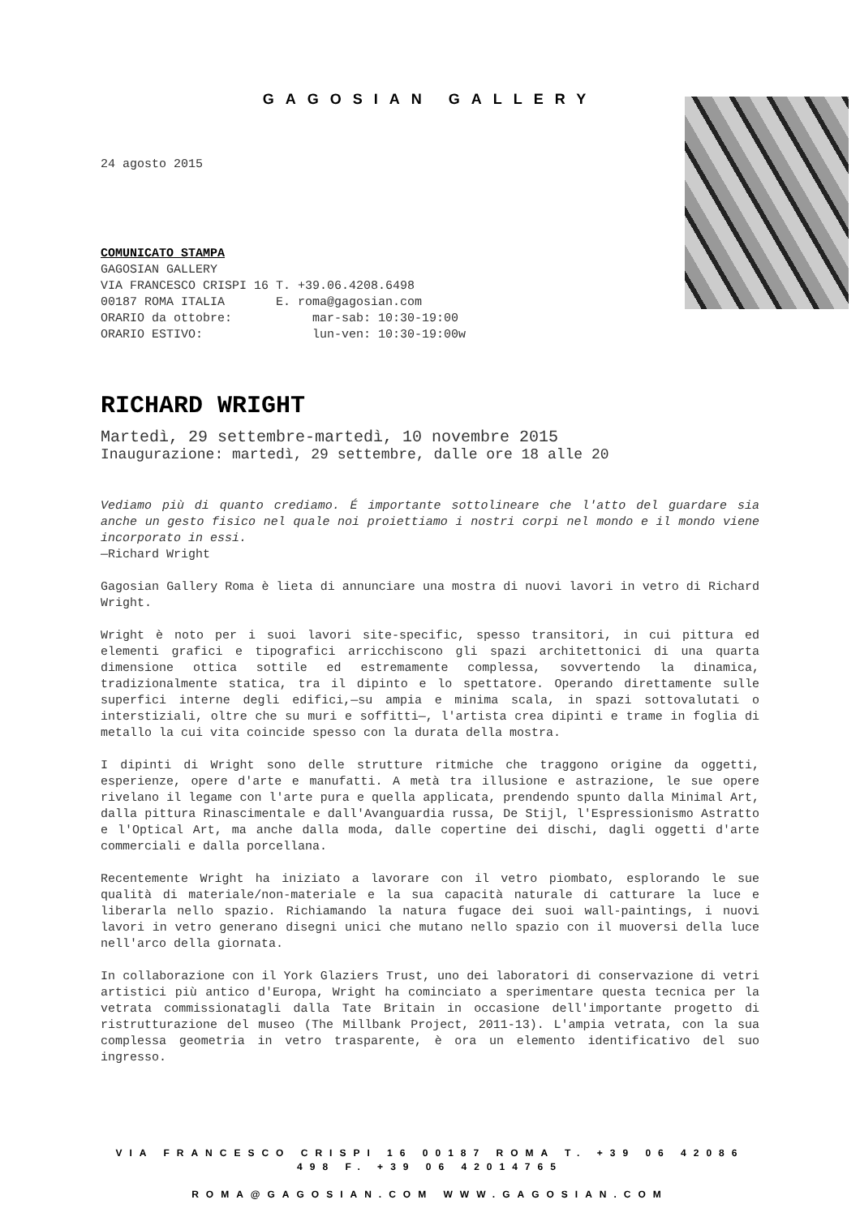GAGOSIAN GALLERY
24 agosto 2015
COMUNICATO STAMPA
GAGOSIAN GALLERY
VIA FRANCESCO CRISPI 16 T. +39.06.4208.6498
00187 ROMA ITALIA E. roma@gagosian.com
ORARIO da ottobre: mar-sab: 10:30-19:00
ORARIO ESTIVO: lun-ven: 10:30-19:00w
RICHARD WRIGHT
Martedì, 29 settembre-martedì, 10 novembre 2015
Inaugurazione: martedì, 29 settembre, dalle ore 18 alle 20
Vediamo più di quanto crediamo. É importante sottolineare che l'atto del guardare sia anche un gesto fisico nel quale noi proiettiamo i nostri corpi nel mondo e il mondo viene incorporato in essi.
—Richard Wright
Gagosian Gallery Roma è lieta di annunciare una mostra di nuovi lavori in vetro di Richard Wright.
Wright è noto per i suoi lavori site-specific, spesso transitori, in cui pittura ed elementi grafici e tipografici arricchiscono gli spazi architettonici di una quarta dimensione ottica sottile ed estremamente complessa, sovvertendo la dinamica, tradizionalmente statica, tra il dipinto e lo spettatore. Operando direttamente sulle superfici interne degli edifici,—su ampia e minima scala, in spazi sottovalutati o interstiziali, oltre che su muri e soffitti—, l'artista crea dipinti e trame in foglia di metallo la cui vita coincide spesso con la durata della mostra.
I dipinti di Wright sono delle strutture ritmiche che traggono origine da oggetti, esperienze, opere d'arte e manufatti. A metà tra illusione e astrazione, le sue opere rivelano il legame con l'arte pura e quella applicata, prendendo spunto dalla Minimal Art, dalla pittura Rinascimentale e dall'Avanguardia russa, De Stijl, l'Espressionismo Astratto e l'Optical Art, ma anche dalla moda, dalle copertine dei dischi, dagli oggetti d'arte commerciali e dalla porcellana.
Recentemente Wright ha iniziato a lavorare con il vetro piombato, esplorando le sue qualità di materiale/non-materiale e la sua capacità naturale di catturare la luce e liberarla nello spazio. Richiamando la natura fugace dei suoi wall-paintings, i nuovi lavori in vetro generano disegni unici che mutano nello spazio con il muoversi della luce nell'arco della giornata.
In collaborazione con il York Glaziers Trust, uno dei laboratori di conservazione di vetri artistici più antico d'Europa, Wright ha cominciato a sperimentare questa tecnica per la vetrata commissionatagli dalla Tate Britain in occasione dell'importante progetto di ristrutturazione del museo (The Millbank Project, 2011-13). L'ampia vetrata, con la sua complessa geometria in vetro trasparente, è ora un elemento identificativo del suo ingresso.
VIA FRANCESCO CRISPI 16 00187 ROMA T. +39 06 42086 498 F. +39 06 42014765
ROMA@GAGOSIAN.COM WWW.GAGOSIAN.COM